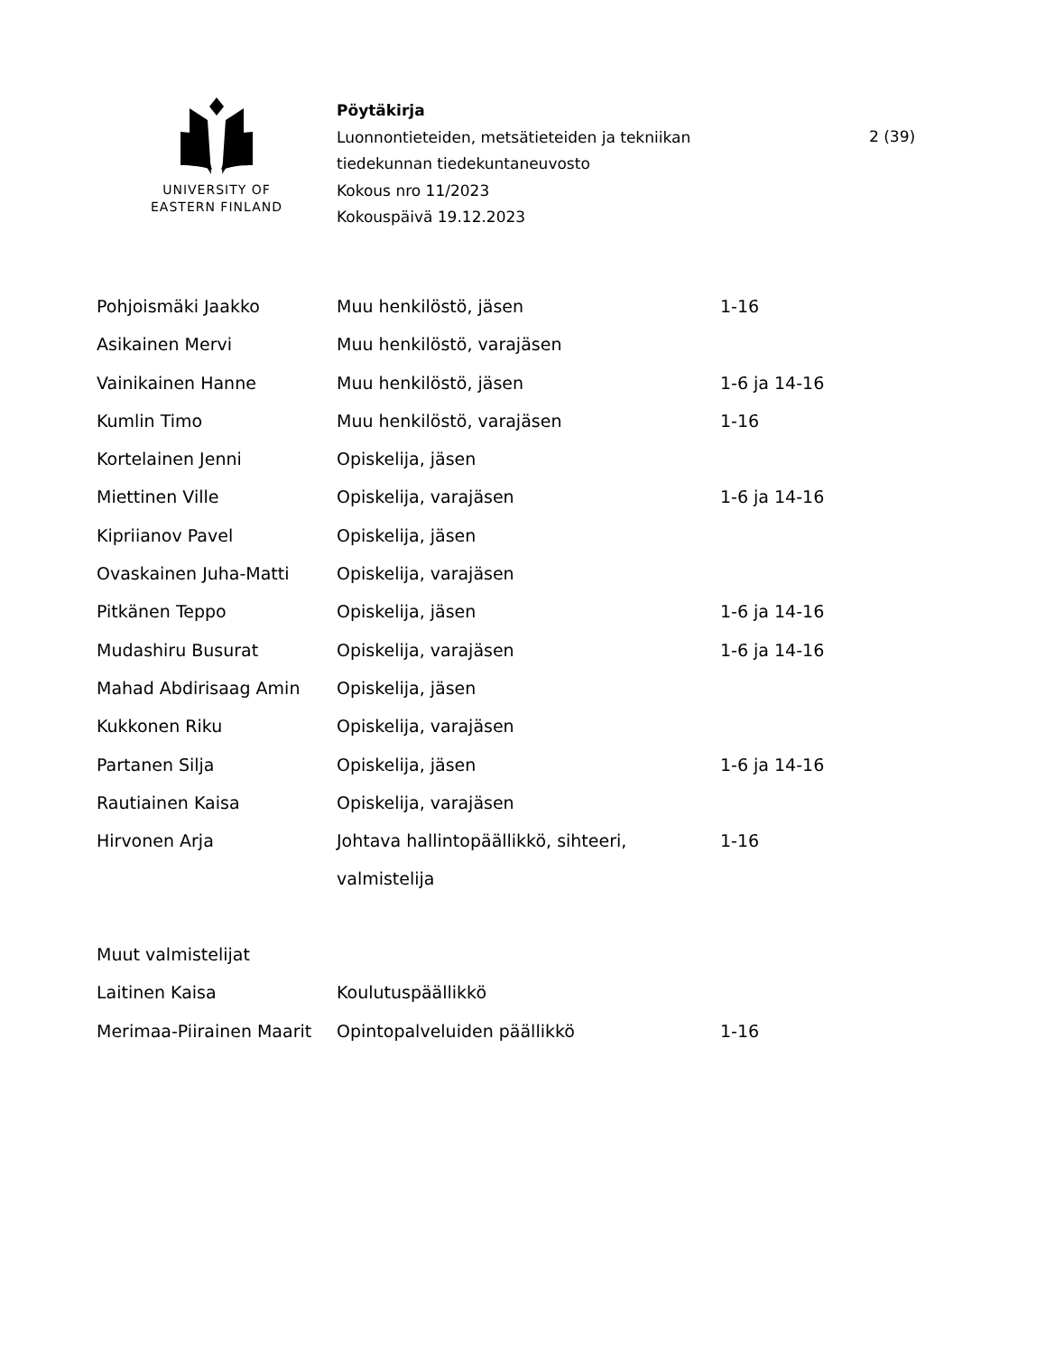UNIVERSITY OF
EASTERN FINLAND
Pöytäkirja
Luonnontieteiden, metsätieteiden ja tekniikan
tiedekunnan tiedekuntaneuvosto
Kokous nro 11/2023
Kokouspäivä 19.12.2023
2 (39)
| Pohjoismäki Jaakko | Muu henkilöstö, jäsen | 1-16 |
| Asikainen Mervi | Muu henkilöstö, varajäsen | |
| Vainikainen Hanne | Muu henkilöstö, jäsen | 1-6 ja 14-16 |
| Kumlin Timo | Muu henkilöstö, varajäsen | 1-16 |
| Kortelainen Jenni | Opiskelija, jäsen | |
| Miettinen Ville | Opiskelija, varajäsen | 1-6 ja 14-16 |
| Kipriianov Pavel | Opiskelija, jäsen | |
| Ovaskainen Juha-Matti | Opiskelija, varajäsen | |
| Pitkänen Teppo | Opiskelija, jäsen | 1-6 ja 14-16 |
| Mudashiru Busurat | Opiskelija, varajäsen | 1-6 ja 14-16 |
| Mahad Abdirisaag Amin | Opiskelija, jäsen | |
| Kukkonen Riku | Opiskelija, varajäsen | |
| Partanen Silja | Opiskelija, jäsen | 1-6 ja 14-16 |
| Rautiainen Kaisa | Opiskelija, varajäsen | |
| Hirvonen Arja | Johtava hallintopäällikkö, sihteeri, valmistelija | 1-16 |
| Muut valmistelijat | | |
| Laitinen Kaisa | Koulutuspäällikkö | |
| Merimaa-Piirainen Maarit | Opintopalveluiden päällikkö | 1-16 |